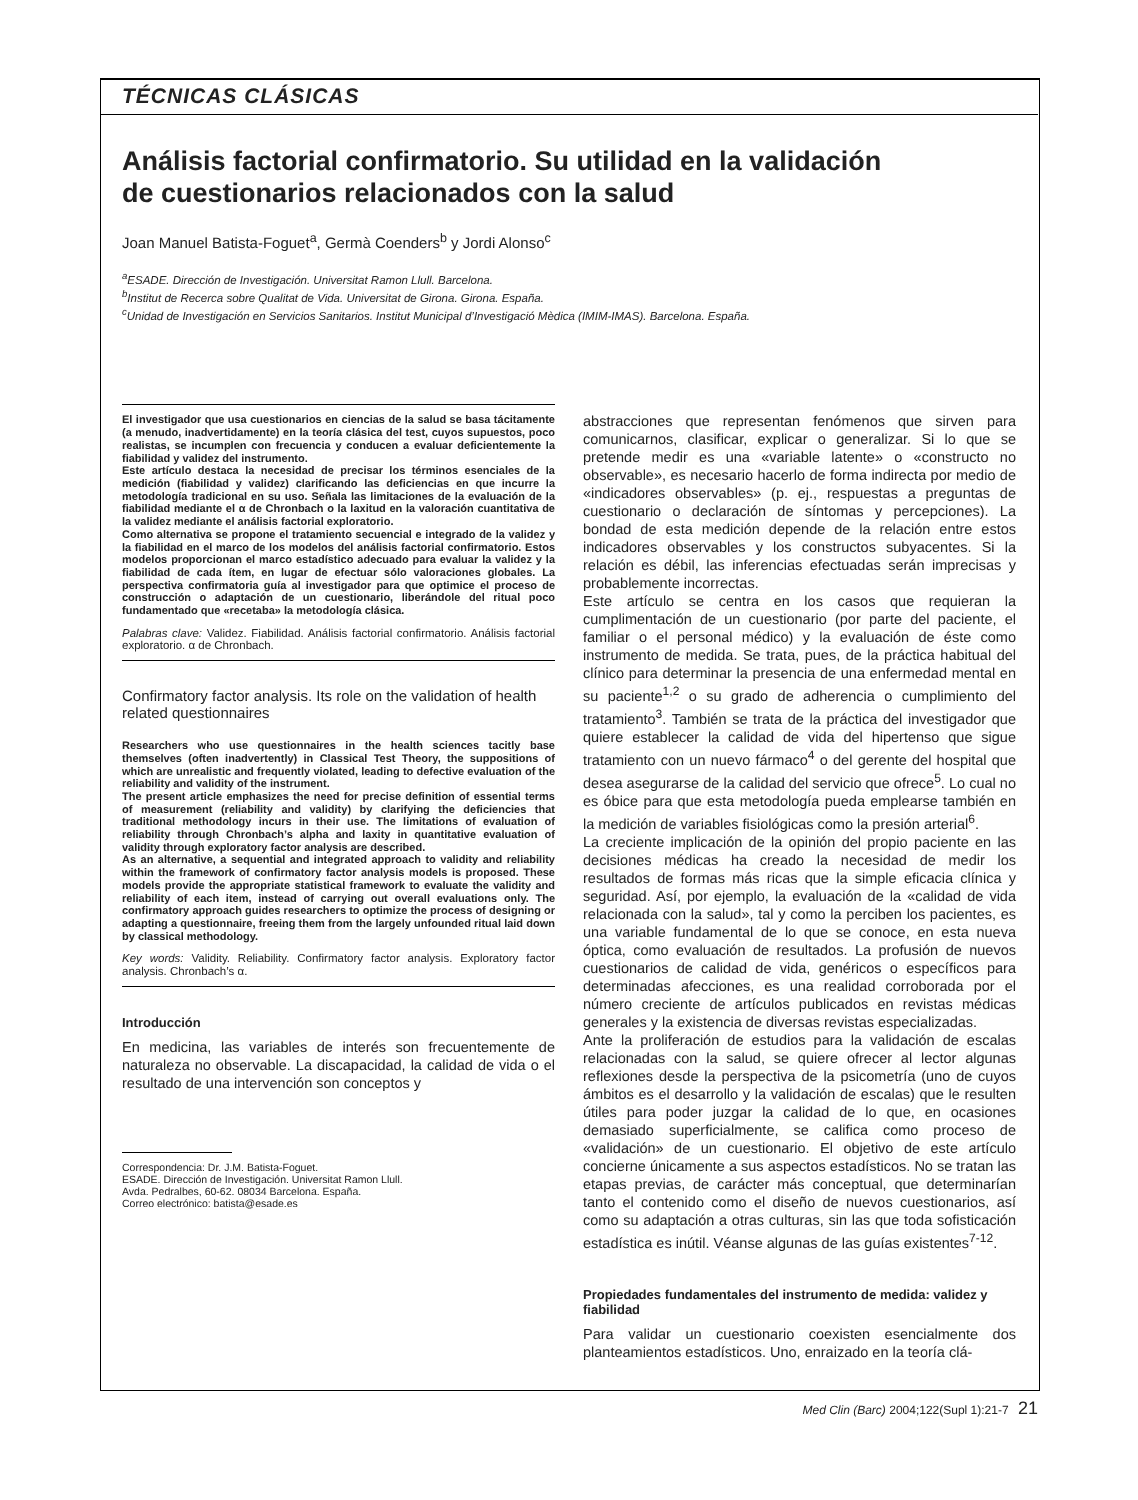TÉCNICAS CLÁSICAS
Análisis factorial confirmatorio. Su utilidad en la validación
de cuestionarios relacionados con la salud
Joan Manuel Batista-Foguet<sup>a</sup>, Germà Coenders<sup>b</sup> y Jordi Alonso<sup>c</sup>
<sup>a</sup> ESADE. Dirección de Investigación. Universitat Ramon Llull. Barcelona.
<sup>b</sup> Institut de Recerca sobre Qualitat de Vida. Universitat de Girona. Girona. España.
<sup>c</sup> Unidad de Investigación en Servicios Sanitarios. Institut Municipal d’Investigació Mèdica (IMIM-IMAS). Barcelona. España.
El investigador que usa cuestionarios en ciencias de la salud se basa tácitamente (a menudo, inadvertidamente) en la teoría clásica del test, cuyos supuestos, poco realistas, se incumplen con frecuencia y conducen a evaluar deficientemente la fiabilidad y validez del instrumento.
Este artículo destaca la necesidad de precisar los términos esenciales de la medición (fiabilidad y validez) clarificando las deficiencias en que incurre la metodología tradicional en su uso. Señala las limitaciones de la evaluación de la fiabilidad mediante el α de Chronbach o la laxitud en la valoración cuantitativa de la validez mediante el análisis factorial exploratorio.
Como alternativa se propone el tratamiento secuencial e integrado de la validez y la fiabilidad en el marco de los modelos del análisis factorial confirmatorio. Estos modelos proporcionan el marco estadístico adecuado para evaluar la validez y la fiabilidad de cada ítem, en lugar de efectuar sólo valoraciones globales. La perspectiva confirmatoria guía al investigador para que optimice el proceso de construcción o adaptación de un cuestionario, liberándole del ritual poco fundamentado que «recetaba» la metodología clásica.
Palabras clave: Validez. Fiabilidad. Análisis factorial confirmatorio. Análisis factorial exploratorio. α de Chronbach.
Confirmatory factor analysis. Its role on the validation of health related questionnaires
Researchers who use questionnaires in the health sciences tacitly base themselves (often inadvertently) in Classical Test Theory, the suppositions of which are unrealistic and frequently violated, leading to defective evaluation of the reliability and validity of the instrument.
The present article emphasizes the need for precise definition of essential terms of measurement (reliability and validity) by clarifying the deficiencies that traditional methodology incurs in their use. The limitations of evaluation of reliability through Chronbach’s alpha and laxity in quantitative evaluation of validity through exploratory factor analysis are described.
As an alternative, a sequential and integrated approach to validity and reliability within the framework of confirmatory factor analysis models is proposed. These models provide the appropriate statistical framework to evaluate the validity and reliability of each item, instead of carrying out overall evaluations only. The confirmatory approach guides researchers to optimize the process of designing or adapting a questionnaire, freeing them from the largely unfounded ritual laid down by classical methodology.
Key words: Validity. Reliability. Confirmatory factor analysis. Exploratory factor analysis. Chronbach’s α.
Introducción
En medicina, las variables de interés son frecuentemente de naturaleza no observable. La discapacidad, la calidad de vida o el resultado de una intervención son conceptos y
Correspondencia: Dr. J.M. Batista-Foguet.
ESADE. Dirección de Investigación. Universitat Ramon Llull.
Avda. Pedralbes, 60-62. 08034 Barcelona. España.
Correo electrónico: batista@esade.es
abstracciones que representan fenómenos que sirven para comunicarnos, clasificar, explicar o generalizar. Si lo que se pretende medir es una «variable latente» o «constructo no observable», es necesario hacerlo de forma indirecta por medio de «indicadores observables» (p. ej., respuestas a preguntas de cuestionario o declaración de síntomas y percepciones). La bondad de esta medición depende de la relación entre estos indicadores observables y los constructos subyacentes. Si la relación es débil, las inferencias efectuadas serán imprecisas y probablemente incorrectas.
Este artículo se centra en los casos que requieran la cumplimentación de un cuestionario (por parte del paciente, el familiar o el personal médico) y la evaluación de éste como instrumento de medida. Se trata, pues, de la práctica habitual del clínico para determinar la presencia de una enfermedad mental en su paciente<sup>1,2</sup> o su grado de adherencia o cumplimiento del tratamiento<sup>3</sup>. También se trata de la práctica del investigador que quiere establecer la calidad de vida del hipertenso que sigue tratamiento con un nuevo fármaco<sup>4</sup> o del gerente del hospital que desea asegurarse de la calidad del servicio que ofrece<sup>5</sup>. Lo cual no es óbice para que esta metodología pueda emplearse también en la medición de variables fisiológicas como la presión arterial<sup>6</sup>.
La creciente implicación de la opinión del propio paciente en las decisiones médicas ha creado la necesidad de medir los resultados de formas más ricas que la simple eficacia clínica y seguridad. Así, por ejemplo, la evaluación de la «calidad de vida relacionada con la salud», tal y como la perciben los pacientes, es una variable fundamental de lo que se conoce, en esta nueva óptica, como evaluación de resultados. La profusión de nuevos cuestionarios de calidad de vida, genéricos o específicos para determinadas afecciones, es una realidad corroborada por el número creciente de artículos publicados en revistas médicas generales y la existencia de diversas revistas especializadas.
Ante la proliferación de estudios para la validación de escalas relacionadas con la salud, se quiere ofrecer al lector algunas reflexiones desde la perspectiva de la psicometría (uno de cuyos ámbitos es el desarrollo y la validación de escalas) que le resulten útiles para poder juzgar la calidad de lo que, en ocasiones demasiado superficialmente, se califica como proceso de «validación» de un cuestionario. El objetivo de este artículo concierne únicamente a sus aspectos estadísticos. No se tratan las etapas previas, de carácter más conceptual, que determinarían tanto el contenido como el diseño de nuevos cuestionarios, así como su adaptación a otras culturas, sin las que toda sofisticación estadística es inútil. Véanse algunas de las guías existentes<sup>7-12</sup>.
Propiedades fundamentales del instrumento de medida: validez y fiabilidad
Para validar un cuestionario coexisten esencialmente dos planteamientos estadísticos. Uno, enraizado en la teoría clá-
Med Clin (Barc) 2004;122(Supl 1):21-7 21